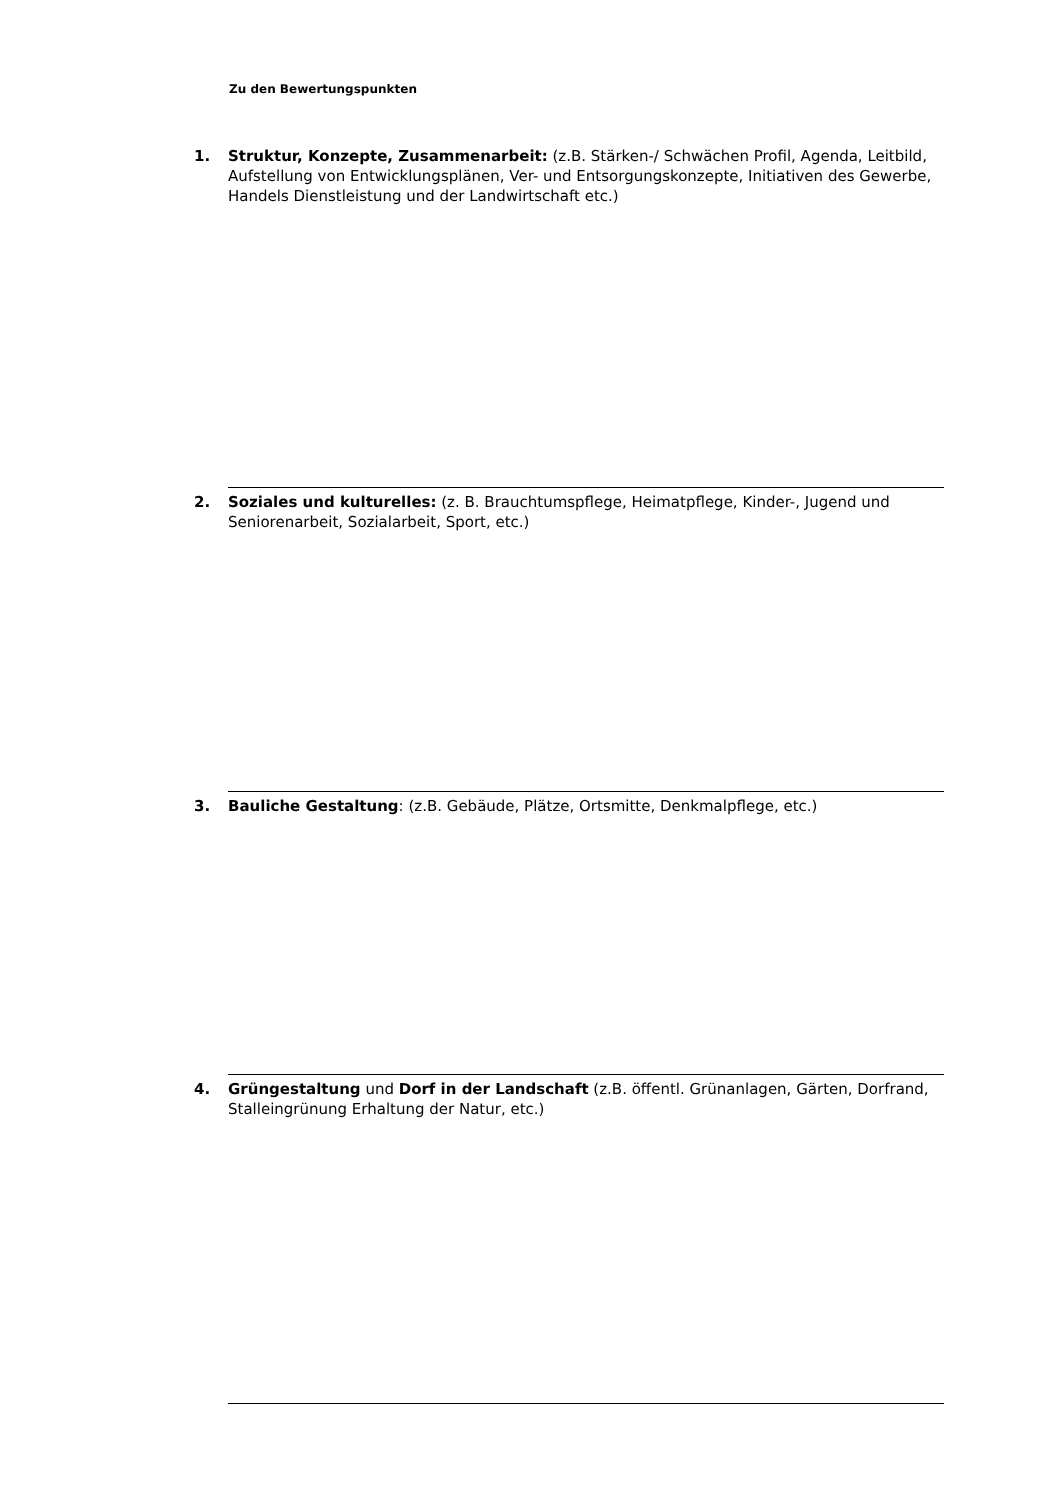Zu den Bewertungspunkten
1. Struktur, Konzepte, Zusammenarbeit: (z.B. Stärken-/ Schwächen Profil, Agenda, Leitbild, Aufstellung von Entwicklungsplänen, Ver- und Entsorgungskonzepte, Initiativen des Gewerbe, Handels Dienstleistung und der Landwirtschaft etc.)
2. Soziales und kulturelles: (z. B. Brauchtumspflege, Heimatpflege, Kinder-, Jugend und Seniorenarbeit, Sozialarbeit, Sport, etc.)
3. Bauliche Gestaltung: (z.B. Gebäude, Plätze, Ortsmitte, Denkmalpflege, etc.)
4. Grüngestaltung und Dorf in der Landschaft (z.B. öffentl. Grünanlagen, Gärten, Dorfrand, Stalleingrünung Erhaltung der Natur, etc.)